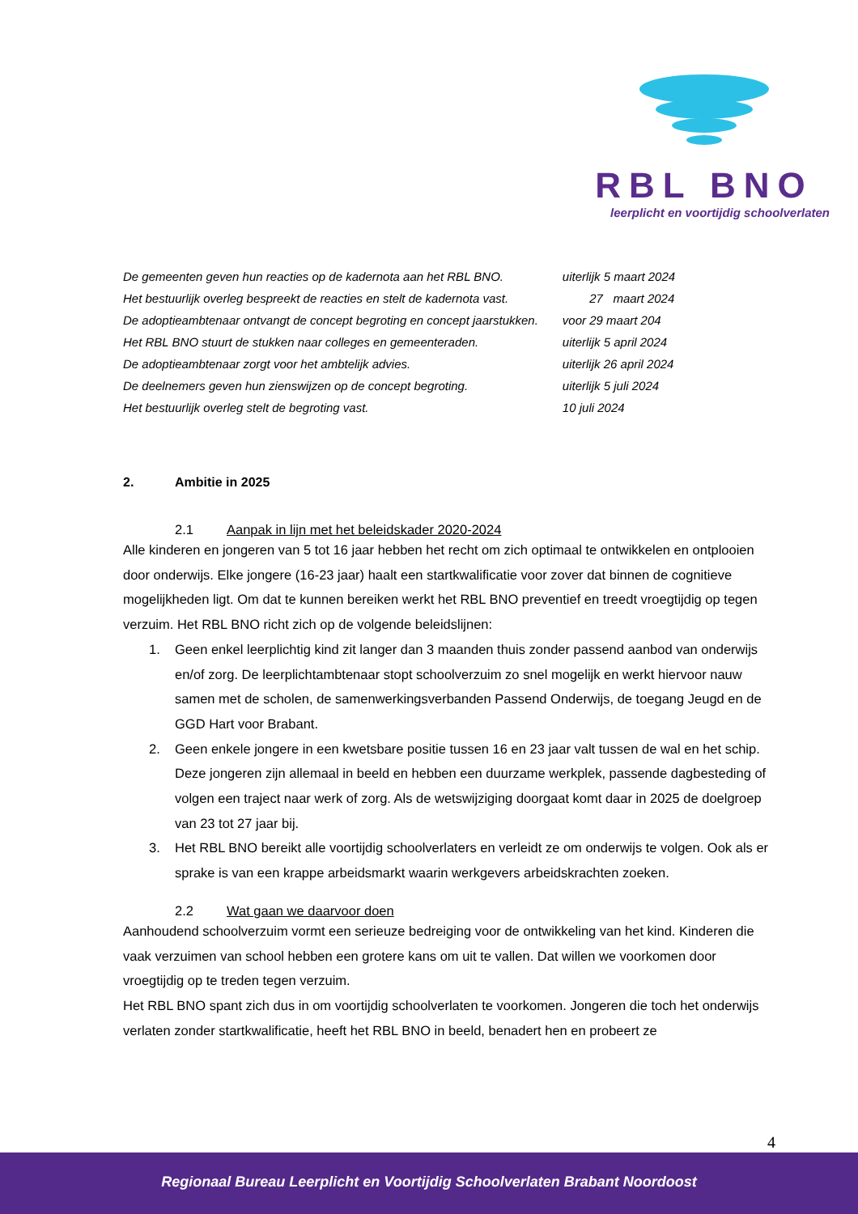RBL BNO
leerplicht en voortijdig schoolverlaten
| De gemeenten geven hun reacties op de kadernota aan het RBL BNO. | uiterlijk 5 maart 2024 |
| Het bestuurlijk overleg bespreekt de reacties en stelt de kadernota vast. | 27 maart 2024 |
| De adoptieambtenaar ontvangt de concept begroting en concept jaarstukken. | voor 29 maart 204 |
| Het RBL BNO stuurt de stukken naar colleges en gemeenteraden. | uiterlijk 5 april 2024 |
| De adoptieambtenaar zorgt voor het ambtelijk advies. | uiterlijk 26 april 2024 |
| De deelnemers geven hun zienswijzen op de concept begroting. | uiterlijk 5 juli 2024 |
| Het bestuurlijk overleg stelt de begroting vast. | 10 juli 2024 |
2. Ambitie in 2025
2.1 Aanpak in lijn met het beleidskader 2020-2024
Alle kinderen en jongeren van 5 tot 16 jaar hebben het recht om zich optimaal te ontwikkelen en ontplooien door onderwijs. Elke jongere (16-23 jaar) haalt een startkwalificatie voor zover dat binnen de cognitieve mogelijkheden ligt. Om dat te kunnen bereiken werkt het RBL BNO preventief en treedt vroegtijdig op tegen verzuim. Het RBL BNO richt zich op de volgende beleidslijnen:
1. Geen enkel leerplichtig kind zit langer dan 3 maanden thuis zonder passend aanbod van onderwijs en/of zorg. De leerplichtambtenaar stopt schoolverzuim zo snel mogelijk en werkt hiervoor nauw samen met de scholen, de samenwerkingsverbanden Passend Onderwijs, de toegang Jeugd en de GGD Hart voor Brabant.
2. Geen enkele jongere in een kwetsbare positie tussen 16 en 23 jaar valt tussen de wal en het schip. Deze jongeren zijn allemaal in beeld en hebben een duurzame werkplek, passende dagbesteding of volgen een traject naar werk of zorg. Als de wetswijziging doorgaat komt daar in 2025 de doelgroep van 23 tot 27 jaar bij.
3. Het RBL BNO bereikt alle voortijdig schoolverlaters en verleidt ze om onderwijs te volgen. Ook als er sprake is van een krappe arbeidsmarkt waarin werkgevers arbeidskrachten zoeken.
2.2 Wat gaan we daarvoor doen
Aanhoudend schoolverzuim vormt een serieuze bedreiging voor de ontwikkeling van het kind. Kinderen die vaak verzuimen van school hebben een grotere kans om uit te vallen. Dat willen we voorkomen door vroegtijdig op te treden tegen verzuim.
Het RBL BNO spant zich dus in om voortijdig schoolverlaten te voorkomen. Jongeren die toch het onderwijs verlaten zonder startkwalificatie, heeft het RBL BNO in beeld, benadert hen en probeert ze
4
Regionaal Bureau Leerplicht en Voortijdig Schoolverlaten Brabant Noordoost